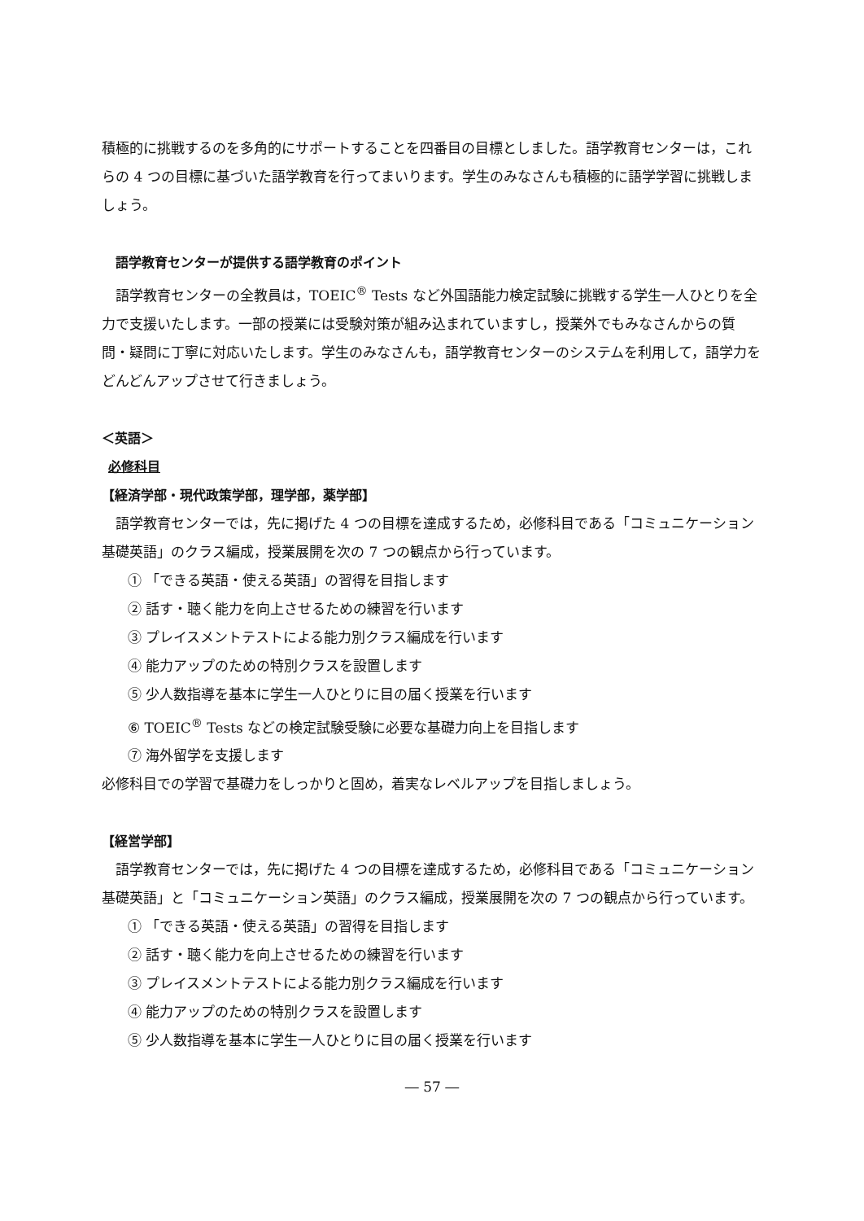積極的に挑戦するのを多角的にサポートすることを四番目の目標としました。語学教育センターは，これらの 4 つの目標に基づいた語学教育を行ってまいります。学生のみなさんも積極的に語学学習に挑戦しましょう。
語学教育センターが提供する語学教育のポイント
語学教育センターの全教員は，TOEIC<sup>®</sup> Tests など外国語能力検定試験に挑戦する学生一人ひとりを全力で支援いたします。一部の授業には受験対策が組み込まれていますし，授業外でもみなさんからの質問・疑問に丁寧に対応いたします。学生のみなさんも，語学教育センターのシステムを利用して，語学力をどんどんアップさせて行きましょう。
＜英語＞
必修科目
【経済学部・現代政策学部，理学部，薬学部】
語学教育センターでは，先に掲げた 4 つの目標を達成するため，必修科目である「コミュニケーション基礎英語」のクラス編成，授業展開を次の 7 つの観点から行っています。
① 「できる英語・使える英語」の習得を目指します
② 話す・聴く能力を向上させるための練習を行います
③ プレイスメントテストによる能力別クラス編成を行います
④ 能力アップのための特別クラスを設置します
⑤ 少人数指導を基本に学生一人ひとりに目の届く授業を行います
⑥ TOEIC<sup>®</sup> Tests などの検定試験受験に必要な基礎力向上を目指します
⑦ 海外留学を支援します
必修科目での学習で基礎力をしっかりと固め，着実なレベルアップを目指しましょう。
【経営学部】
語学教育センターでは，先に掲げた 4 つの目標を達成するため，必修科目である「コミュニケーション基礎英語」と「コミュニケーション英語」のクラス編成，授業展開を次の 7 つの観点から行っています。
① 「できる英語・使える英語」の習得を目指します
② 話す・聴く能力を向上させるための練習を行います
③ プレイスメントテストによる能力別クラス編成を行います
④ 能力アップのための特別クラスを設置します
⑤ 少人数指導を基本に学生一人ひとりに目の届く授業を行います
― 57 ―